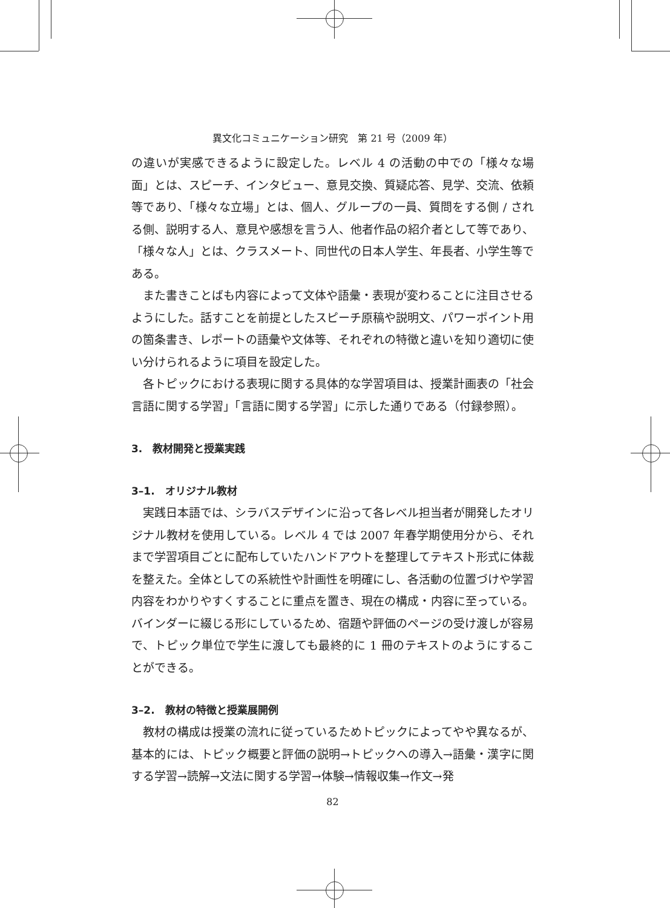異文化コミュニケーション研究　第 21 号（2009 年）
の違いが実感できるように設定した。レベル 4 の活動の中での「様々な場面」とは、スピーチ、インタビュー、意見交換、質疑応答、見学、交流、依頼等であり、「様々な立場」とは、個人、グループの一員、質問をする側 / される側、説明する人、意見や感想を言う人、他者作品の紹介者として等であり、「様々な人」とは、クラスメート、同世代の日本人学生、年長者、小学生等である。
また書きことばも内容によって文体や語彙・表現が変わることに注目させるようにした。話すことを前提としたスピーチ原稿や説明文、パワーポイント用の箇条書き、レポートの語彙や文体等、それぞれの特徴と違いを知り適切に使い分けられるように項目を設定した。
各トピックにおける表現に関する具体的な学習項目は、授業計画表の「社会言語に関する学習」「言語に関する学習」に示した通りである（付録参照）。
3.　教材開発と授業実践
3–1.　オリジナル教材
実践日本語では、シラバスデザインに沿って各レベル担当者が開発したオリジナル教材を使用している。レベル 4 では 2007 年春学期使用分から、それまで学習項目ごとに配布していたハンドアウトを整理してテキスト形式に体裁を整えた。全体としての系統性や計画性を明確にし、各活動の位置づけや学習内容をわかりやすくすることに重点を置き、現在の構成・内容に至っている。バインダーに綴じる形にしているため、宿題や評価のページの受け渡しが容易で、トピック単位で学生に渡しても最終的に 1 冊のテキストのようにすることができる。
3–2.　教材の特徴と授業展開例
教材の構成は授業の流れに従っているためトピックによってやや異なるが、基本的には、トピック概要と評価の説明→トピックへの導入→語彙・漢字に関する学習→読解→文法に関する学習→体験→情報収集→作文→発
82